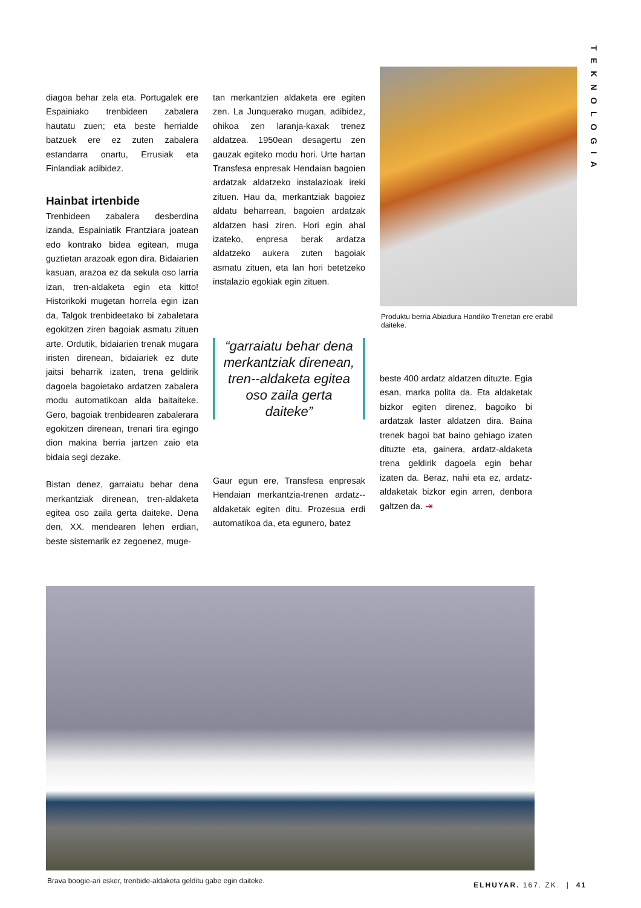TEKNOLOGIA
diagoa behar zela eta. Portugalek ere Espainiako trenbideen zabalera hautatu zuen; eta beste herrialde batzuek ere ez zuten zabalera estandarra onartu, Errusiak eta Finlandiak adibidez.
Hainbat irtenbide
Trenbideen zabalera desberdina izanda, Espainiatik Frantziara joatean edo kontrako bidea egitean, muga guztietan arazoak egon dira. Bidaiarien kasuan, arazoa ez da sekula oso larria izan, tren-aldaketa egin eta kitto! Historikoki mugetan horrela egin izan da, Talgok trenbideetako bi zabaletara egokitzen ziren bagoiak asmatu zituen arte. Ordutik, bidaiarien trenak mugara iristen direnean, bidaiariek ez dute jaitsi beharrik izaten, trena geldirik dagoela bagoietako ardatzen zabalera modu automatikoan alda baitaiteke. Gero, bagoiak trenbidearen zabalerara egokitzen direnean, trenari tira egingo dion makina berria jartzen zaio eta bidaia segi dezake.
Bistan denez, garraiatu behar dena merkantziak direnean, tren-aldaketa egitea oso zaila gerta daiteke. Dena den, XX. mendearen lehen erdian, beste sistemarik ez zegoenez, muge-
tan merkantzien aldaketa ere egiten zen. La Junquerako mugan, adibidez, ohikoa zen laranja-kaxak trenez aldatzea. 1950ean desagertu zen gauzak egiteko modu hori. Urte hartan Transfesa enpresak Hendaian bagoien ardatzak aldatzeko instalazioak ireki zituen. Hau da, merkantziak bagoiez aldatu beharrean, bagoien ardatzak aldatzen hasi ziren. Hori egin ahal izateko, enpresa berak ardatza aldatzeko aukera zuten bagoiak asmatu zituen, eta lan hori betetzeko instalazio egokiak egin zituen.
“garraiatu behar dena merkantziak direnean, tren--aldaketa egitea oso zaila gerta daiteke”
Gaur egun ere, Transfesa enpresak Hendaian merkantzia-trenen ardatz--aldaketak egiten ditu. Prozesua erdi automatikoa da, eta egunero, batez
Produktu berria Abiadura Handiko Trenetan ere erabil daiteke.
beste 400 ardatz aldatzen dituzte. Egia esan, marka polita da. Eta aldaketak bizkor egiten direnez, bagoiko bi ardatzak laster aldatzen dira. Baina trenek bagoi bat baino gehiago izaten dituzte eta, gainera, ardatz-aldaketa trena geldirik dagoela egin behar izaten da. Beraz, nahi eta ez, ardatz-aldaketak bizkor egin arren, denbora galtzen da. ⇥
Brava boogie-ari esker, trenbide-aldaketa gelditu gabe egin daiteke.
ELHUYAR. 167. ZK. | 41